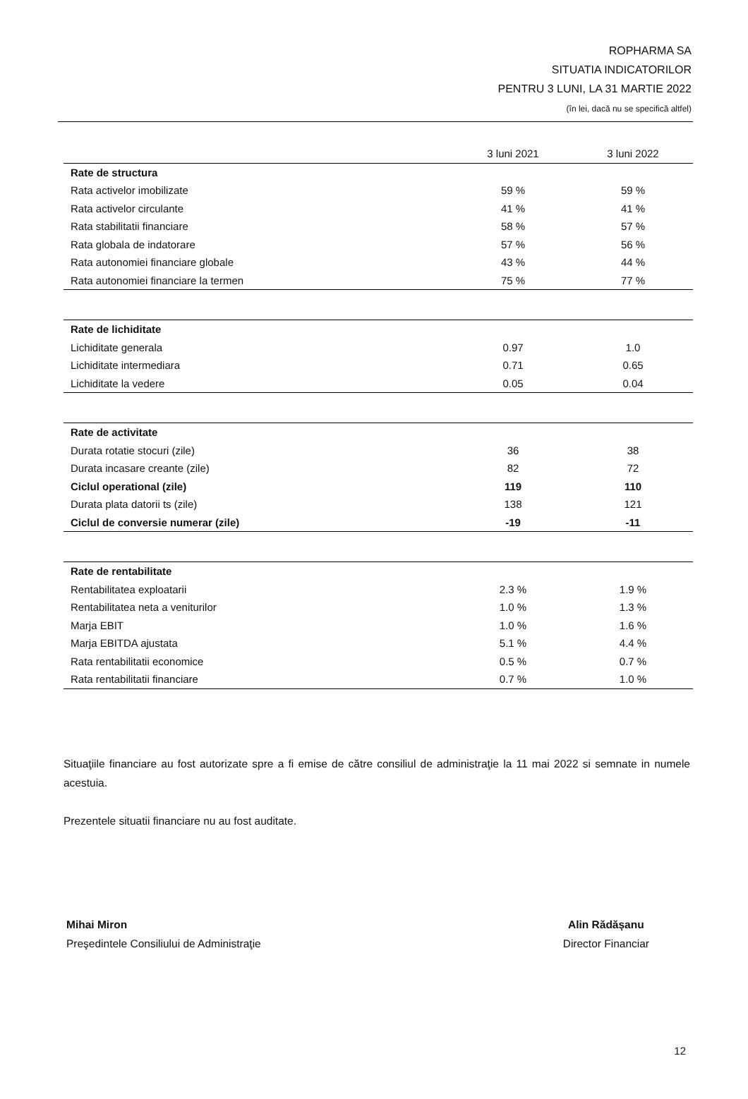ROPHARMA SA
SITUATIA INDICATORILOR
PENTRU 3 LUNI, LA 31 MARTIE 2022
(în lei, dacă nu se specifică altfel)
| | 3 luni 2021 | 3 luni 2022 |
| --- | --- | --- |
| Rate de structura | | |
| Rata activelor imobilizate | 59 % | 59 % |
| Rata activelor circulante | 41 % | 41 % |
| Rata stabilitatii financiare | 58 % | 57 % |
| Rata globala de indatorare | 57 % | 56 % |
| Rata autonomiei financiare globale | 43 % | 44 % |
| Rata autonomiei financiare la termen | 75 % | 77 % |
| Rate de lichiditate | | |
| Lichiditate generala | 0.97 | 1.0 |
| Lichiditate intermediara | 0.71 | 0.65 |
| Lichiditate la vedere | 0.05 | 0.04 |
| Rate de activitate | | |
| Durata rotatie stocuri (zile) | 36 | 38 |
| Durata incasare creante (zile) | 82 | 72 |
| Ciclul operational (zile) | 119 | 110 |
| Durata plata datorii ts (zile) | 138 | 121 |
| Ciclul de conversie numerar (zile) | -19 | -11 |
| Rate de rentabilitate | | |
| Rentabilitatea exploatarii | 2.3 % | 1.9 % |
| Rentabilitatea neta a veniturilor | 1.0 % | 1.3 % |
| Marja EBIT | 1.0 % | 1.6 % |
| Marja EBITDA ajustata | 5.1 % | 4.4 % |
| Rata rentabilitatii economice | 0.5 % | 0.7 % |
| Rata rentabilitatii financiare | 0.7 % | 1.0 % |
Situaţiile financiare au fost autorizate spre a fi emise de către consiliul de administraţie la 11 mai 2022 si semnate in numele acestuia.
Prezentele situatii financiare nu au fost auditate.
Mihai Miron
Preşedintele Consiliului de Administraţie
Alin Rădășanu
Director Financiar
12